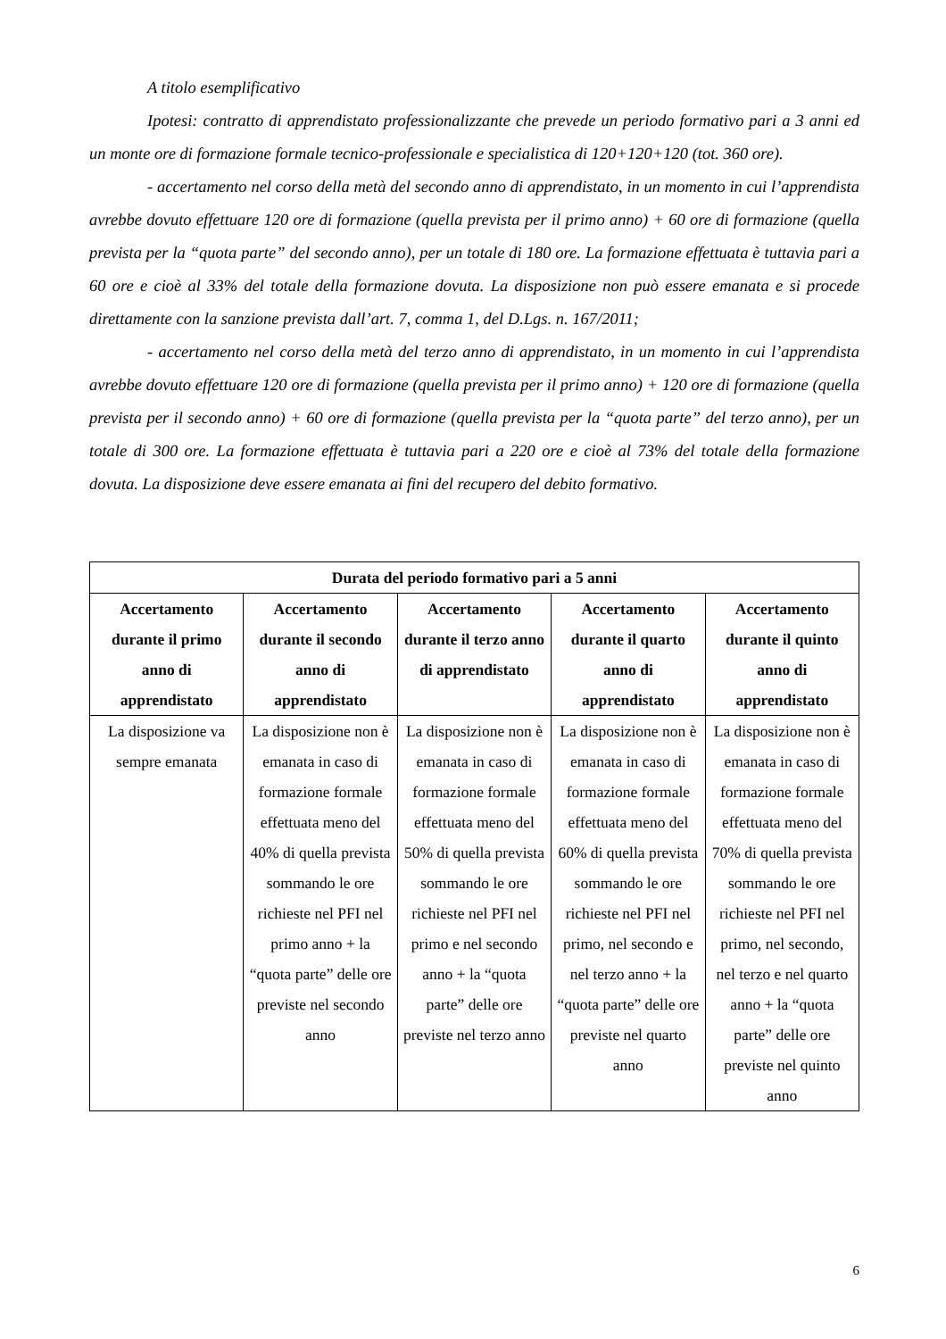A titolo esemplificativo
Ipotesi: contratto di apprendistato professionalizzante che prevede un periodo formativo pari a 3 anni ed un monte ore di formazione formale tecnico-professionale e specialistica di 120+120+120 (tot. 360 ore).
- accertamento nel corso della metà del secondo anno di apprendistato, in un momento in cui l’apprendista avrebbe dovuto effettuare 120 ore di formazione (quella prevista per il primo anno) + 60 ore di formazione (quella prevista per la “quota parte” del secondo anno), per un totale di 180 ore. La formazione effettuata è tuttavia pari a 60 ore e cioè al 33% del totale della formazione dovuta. La disposizione non può essere emanata e si procede direttamente con la sanzione prevista dall’art. 7, comma 1, del D.Lgs. n. 167/2011;
- accertamento nel corso della metà del terzo anno di apprendistato, in un momento in cui l’apprendista avrebbe dovuto effettuare 120 ore di formazione (quella prevista per il primo anno) + 120 ore di formazione (quella prevista per il secondo anno) + 60 ore di formazione (quella prevista per la “quota parte” del terzo anno), per un totale di 300 ore. La formazione effettuata è tuttavia pari a 220 ore e cioè al 73% del totale della formazione dovuta. La disposizione deve essere emanata ai fini del recupero del debito formativo.
| Durata del periodo formativo pari a 5 anni | | | | |
| --- | --- | --- | --- | --- |
| Accertamento durante il primo anno di apprendistato | Accertamento durante il secondo anno di apprendistato | Accertamento durante il terzo anno di apprendistato | Accertamento durante il quarto anno di apprendistato | Accertamento durante il quinto anno di apprendistato |
| La disposizione va sempre emanata | La disposizione non è emanata in caso di formazione formale effettuata meno del 40% di quella prevista sommando le ore richieste nel PFI nel primo anno + la “quota parte” delle ore previste nel secondo anno | La disposizione non è emanata in caso di formazione formale effettuata meno del 50% di quella prevista sommando le ore richieste nel PFI nel primo e nel secondo anno + la “quota parte” delle ore previste nel terzo anno | La disposizione non è emanata in caso di formazione formale effettuata meno del 60% di quella prevista sommando le ore richieste nel PFI nel primo, nel secondo e nel terzo anno + la “quota parte” delle ore previste nel quarto anno | La disposizione non è emanata in caso di formazione formale effettuata meno del 70% di quella prevista sommando le ore richieste nel PFI nel primo, nel secondo, nel terzo e nel quarto anno + la “quota parte” delle ore previste nel quinto anno |
6